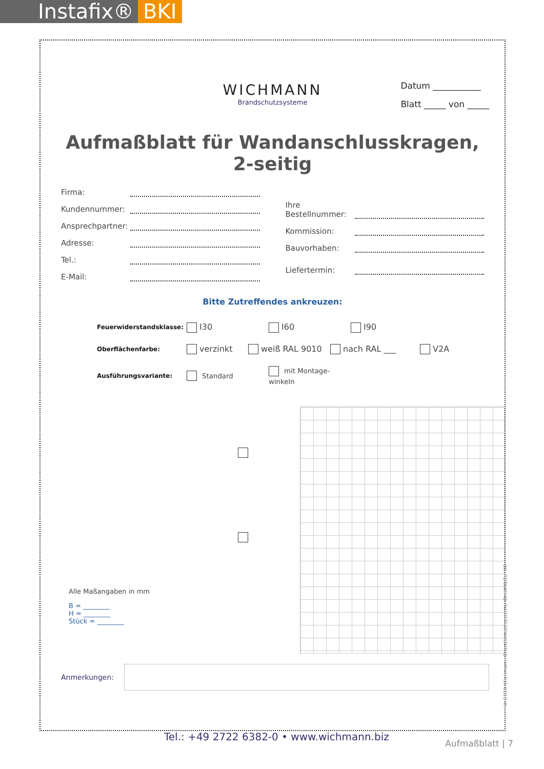Instafix® BKI
Datum ___________
Blatt _____ von _____
WICHMANN
Brandschutzsysteme
Aufmaßblatt für Wandanschlusskragen,
2-seitig
Firma:
Kundennummer:
Ansprechpartner:
Adresse:
Tel.:
E-Mail:
Ihre Bestellnummer:
Kommission:
Bauvorhaben:
Liefertermin:
Bitte Zutreffendes ankreuzen:
Feuerwiderstandsklasse: I30 I60 I90
Oberflächenfarbe: verzinkt weiß RAL 9010 nach RAL ___ V2A
Ausführungsvariante: Standard mit Montage-winkeln
Alle Maßangaben in mm
B = ________
H = ________
Stück = ________
Anmerkungen:
Tel.: +49 2722 6382-0 • www.wichmann.biz
Aufmaßblatt | 7
© 2024 Wichmann Brandschutzsysteme GmbH&Co. KG